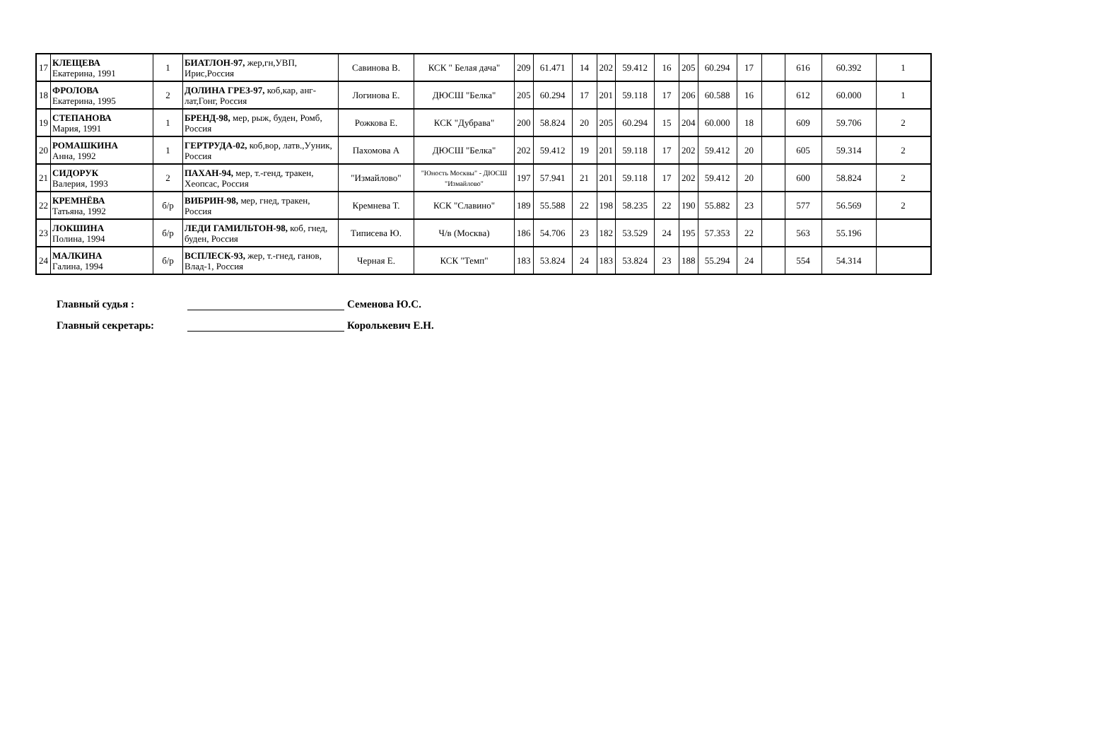| 17 | КЛЕЩЕВА Екатерина, 1991 | 1 | БИАТЛОН-97, жер,гн,УВП, Ирис,Россия | Савинова В. | КСК " Белая дача" | 209 | 61.471 | 14 | 202 | 59.412 | 16 | 205 | 60.294 | 17 | | 616 | 60.392 | 1 |
| 18 | ФРОЛОВА Екатерина, 1995 | 2 | ДОЛИНА ГРЕЗ-97, коб,кар, анг-лат,Гонг, Россия | Логинова Е. | ДЮСШ "Белка" | 205 | 60.294 | 17 | 201 | 59.118 | 17 | 206 | 60.588 | 16 | | 612 | 60.000 | 1 |
| 19 | СТЕПАНОВА Мария, 1991 | 1 | БРЕНД-98, мер, рыж, буден, Ромб, Россия | Рожкова Е. | КСК "Дубрава" | 200 | 58.824 | 20 | 205 | 60.294 | 15 | 204 | 60.000 | 18 | | 609 | 59.706 | 2 |
| 20 | РОМАШКИНА Анна, 1992 | 1 | ГЕРТРУДА-02, коб,вор, латв.,Ууник, Россия | Пахомова А | ДЮСШ "Белка" | 202 | 59.412 | 19 | 201 | 59.118 | 17 | 202 | 59.412 | 20 | | 605 | 59.314 | 2 |
| 21 | СИДОРУК Валерия, 1993 | 2 | ПАХАН-94, мер, т.-генд, тракен, Хеопсас, Россия | "Измайлово" | "Юность Москвы" - ДЮСШ "Измайлово" | 197 | 57.941 | 21 | 201 | 59.118 | 17 | 202 | 59.412 | 20 | | 600 | 58.824 | 2 |
| 22 | КРЕМНЁВА Татьяна, 1992 | б/р | ВИБРИН-98, мер, гнед, тракен, Россия | Кремнева Т. | КСК "Славино" | 189 | 55.588 | 22 | 198 | 58.235 | 22 | 190 | 55.882 | 23 | | 577 | 56.569 | 2 |
| 23 | ЛОКШИНА Полина, 1994 | б/р | ЛЕДИ ГАМИЛЬТОН-98, коб, гнед, буден, Россия | Типисева Ю. | Ч/в (Москва) | 186 | 54.706 | 23 | 182 | 53.529 | 24 | 195 | 57.353 | 22 | | 563 | 55.196 | |
| 24 | МАЛКИНА Галина, 1994 | б/р | ВСПЛЕСК-93, жер, т.-гнед, ганов, Влад-1, Россия | Черная Е. | КСК "Темп" | 183 | 53.824 | 24 | 183 | 53.824 | 23 | 188 | 55.294 | 24 | | 554 | 54.314 | |
Главный судья : Семенова Ю.С.
Главный секретарь: Королькевич Е.Н.